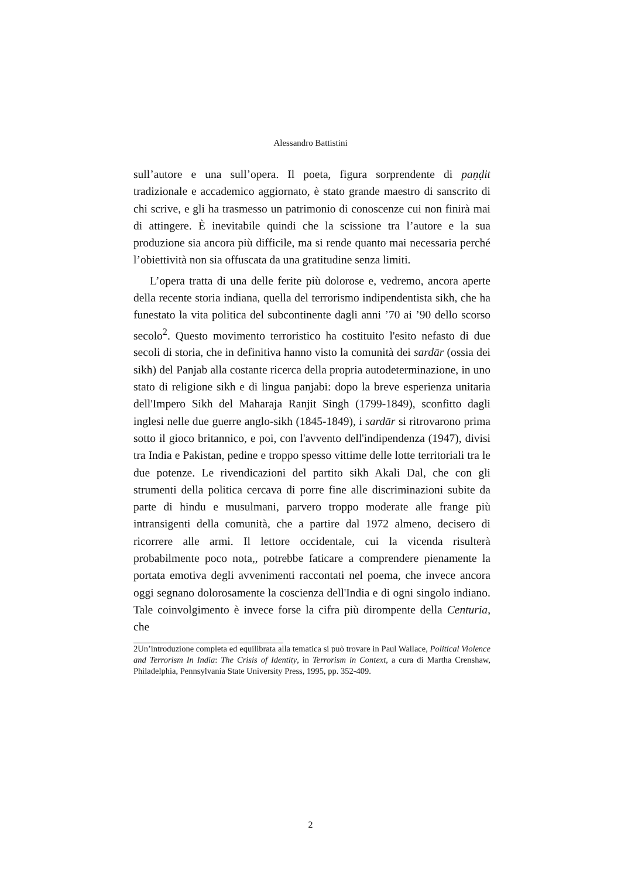Alessandro Battistini
sull’autore e una sull’opera. Il poeta, figura sorprendente di paṇḍit tradizionale e accademico aggiornato, è stato grande maestro di sanscrito di chi scrive, e gli ha trasmesso un patrimonio di conoscenze cui non finirà mai di attingere. È inevitabile quindi che la scissione tra l’autore e la sua produzione sia ancora più difficile, ma si rende quanto mai necessaria perché l’obiettività non sia offuscata da una gratitudine senza limiti.
L’opera tratta di una delle ferite più dolorose e, vedremo, ancora aperte della recente storia indiana, quella del terrorismo indipendentista sikh, che ha funestato la vita politica del subcontinente dagli anni ’70 ai ’90 dello scorso secolo<sup>2</sup>. Questo movimento terroristico ha costituito l'esito nefasto di due secoli di storia, che in definitiva hanno visto la comunità dei sardār (ossia dei sikh) del Panjab alla costante ricerca della propria autodeterminazione, in uno stato di religione sikh e di lingua panjabi: dopo la breve esperienza unitaria dell'Impero Sikh del Maharaja Ranjit Singh (1799-1849), sconfitto dagli inglesi nelle due guerre anglo-sikh (1845-1849), i sardār si ritrovarono prima sotto il gioco britannico, e poi, con l'avvento dell'indipendenza (1947), divisi tra India e Pakistan, pedine e troppo spesso vittime delle lotte territoriali tra le due potenze. Le rivendicazioni del partito sikh Akali Dal, che con gli strumenti della politica cercava di porre fine alle discriminazioni subite da parte di hindu e musulmani, parvero troppo moderate alle frange più intransigenti della comunità, che a partire dal 1972 almeno, decisero di ricorrere alle armi. Il lettore occidentale, cui la vicenda risulterà probabilmente poco nota,, potrebbe faticare a comprendere pienamente la portata emotiva degli avvenimenti raccontati nel poema, che invece ancora oggi segnano dolorosamente la coscienza dell'India e di ogni singolo indiano. Tale coinvolgimento è invece forse la cifra più dirompente della Centuria, che
2Un’introduzione completa ed equilibrata alla tematica si può trovare in Paul Wallace, Political Violence and Terrorism In India: The Crisis of Identity, in Terrorism in Context, a cura di Martha Crenshaw, Philadelphia, Pennsylvania State University Press, 1995, pp. 352-409.
2